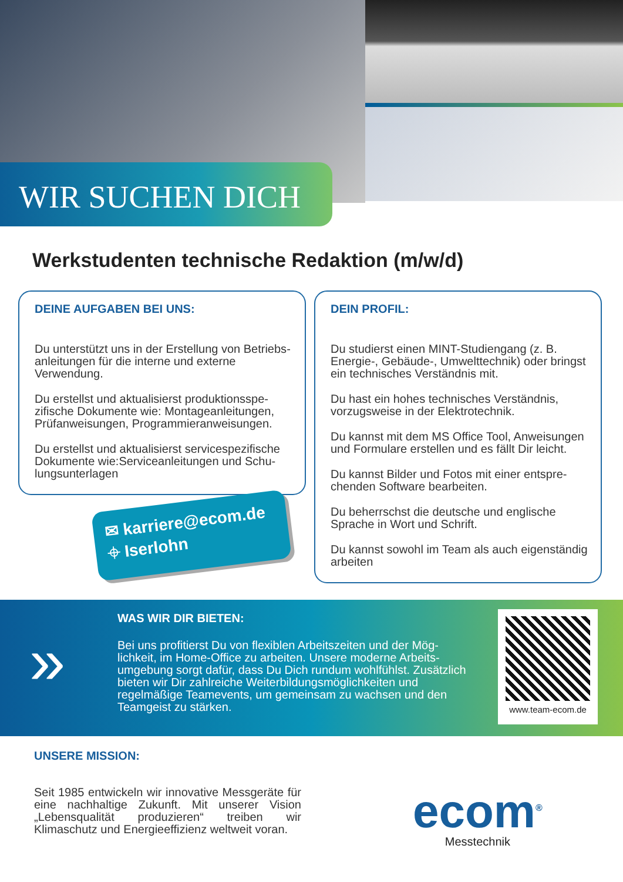WIR SUCHEN DICH
Werkstudenten technische Redaktion (m/w/d)
DEINE AUFGABEN BEI UNS:
Du unterstützt uns in der Erstellung von Betriebs­anleitungen für die interne und externe Verwendung.
Du erstellst und aktualisierst produktionsspe­zifische Dokumente wie: Montageanleitungen, Prüfanweisungen, Programmieranweisungen.
Du erstellst und aktualisierst servicespezifische Dokumente wie:Serviceanleitungen und Schu­lungsunterlagen
✉ karriere@ecom.de
⌖ Iserlohn
DEIN PROFIL:
Du studierst einen MINT-Studiengang (z. B. Ener­gie-, Gebäude-, Umwelttechnik) oder bringst ein technisches Verständnis mit.
Du hast ein hohes technisches Verständnis, vorzugsweise in der Elektrotechnik.
Du kannst mit dem MS Office Tool, Anweisungen und Formulare erstellen und es fällt Dir leicht.
Du kannst Bilder und Fotos mit einer entspre­chenden Software bearbeiten.
Du beherrschst die deutsche und englische Sprache in Wort und Schrift.
Du kannst sowohl im Team als auch eigenständig arbeiten
»
WAS WIR DIR BIETEN:
Bei uns profitierst Du von flexiblen Arbeitszeiten und der Mög­lichkeit, im Home-Office zu arbeiten. Unsere moderne Arbeits­umgebung sorgt dafür, dass Du Dich rundum wohlfühlst. Zusätz­lich bieten wir Dir zahlreiche Weiterbildungsmöglichkeiten und regelmäßige Teamevents, um gemeinsam zu wachsen und den Teamgeist zu stärken.
www.team-ecom.de
UNSERE MISSION:
Seit 1985 entwickeln wir innovative Messgeräte für eine nachhaltige Zukunft. Mit unserer Vision „Lebensqualität produzieren“ treiben wir Klimaschutz und Energieeffizienz weltweit voran.
ecom<sup>®</sup>
Messtechnik